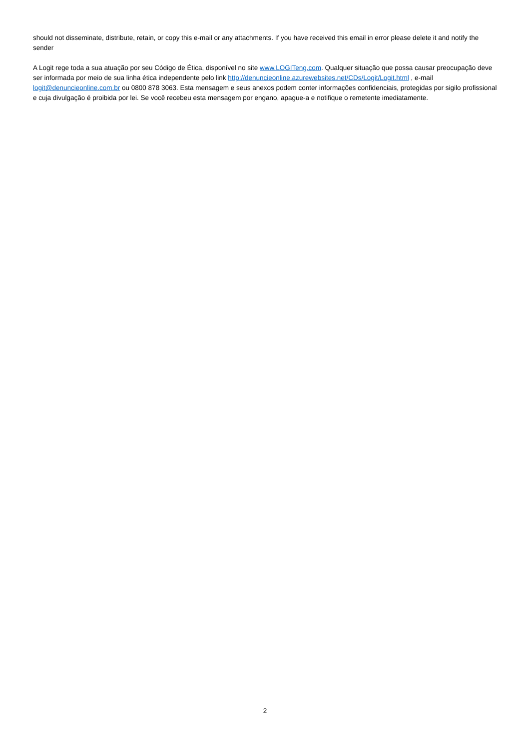should not disseminate, distribute, retain, or copy this e-mail or any attachments. If you have received this email in error please delete it and notify the sender
A Logit rege toda a sua atuação por seu Código de Ética, disponível no site www.LOGITeng.com. Qualquer situação que possa causar preocupação deve ser informada por meio de sua linha ética independente pelo link http://denuncieonline.azurewebsites.net/CDs/Logit/Logit.html , e-mail logit@denuncieonline.com.br ou 0800 878 3063. Esta mensagem e seus anexos podem conter informações confidenciais, protegidas por sigilo profissional e cuja divulgação é proibida por lei. Se você recebeu esta mensagem por engano, apague-a e notifique o remetente imediatamente.
2